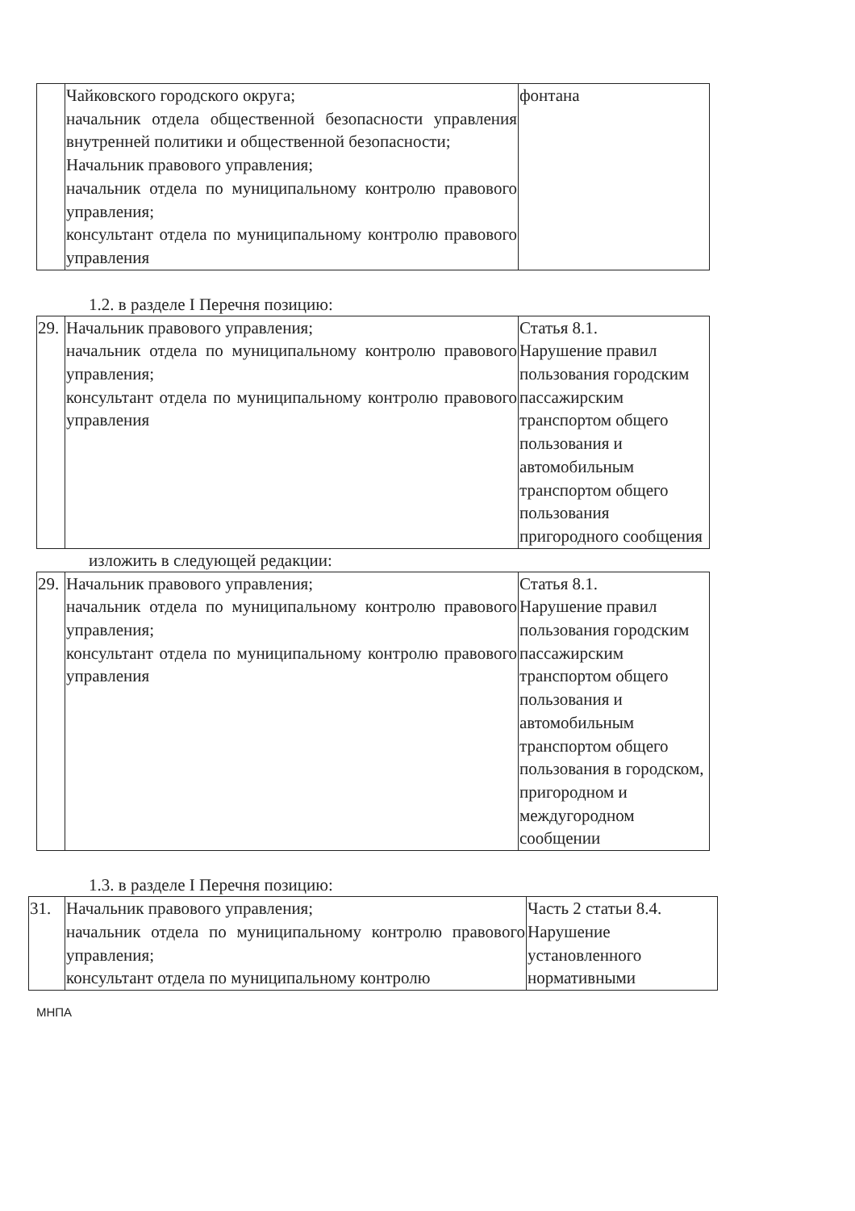| | Чайковского городского округа; начальник отдела общественной безопасности управления внутренней политики и общественной безопасности; Начальник правового управления; начальник отдела по муниципальному контролю правового управления; консультант отдела по муниципальному контролю правового управления | фонтана |
1.2. в разделе I Перечня позицию:
| 29. | Начальник правового управления; начальник отдела по муниципальному контролю правового управления; консультант отдела по муниципальному контролю правового управления | Статья 8.1. Нарушение правил пользования городским пассажирским транспортом общего пользования и автомобильным транспортом общего пользования пригородного сообщения |
изложить в следующей редакции:
| 29. | Начальник правового управления; начальник отдела по муниципальному контролю правового управления; консультант отдела по муниципальному контролю правового управления | Статья 8.1. Нарушение правил пользования городским пассажирским транспортом общего пользования и автомобильным транспортом общего пользования в городском, пригородном и междугородном сообщении |
1.3. в разделе I Перечня позицию:
| 31. | Начальник правового управления; начальник отдела по муниципальному контролю правового управления; консультант отдела по муниципальному контролю | Часть 2 статьи 8.4. Нарушение установленного нормативными |
МНПА